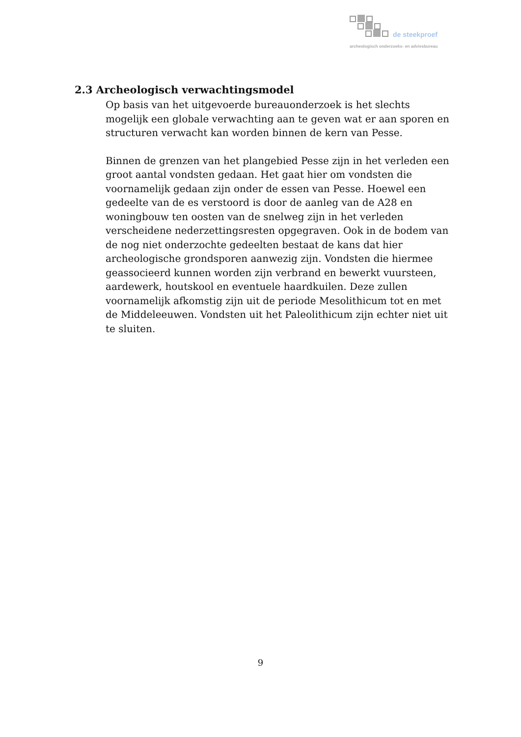de steekproef
archeologisch onderzoeks- en adviesbureau
2.3 Archeologisch verwachtingsmodel
Op basis van het uitgevoerde bureauonderzoek is het slechts mogelijk een globale verwachting aan te geven wat er aan sporen en structuren verwacht kan worden binnen de kern van Pesse.
Binnen de grenzen van het plangebied Pesse zijn in het verleden een groot aantal vondsten gedaan. Het gaat hier om vondsten die voornamelijk gedaan zijn onder de essen van Pesse. Hoewel een gedeelte van de es verstoord is door de aanleg van de A28 en woningbouw ten oosten van de snelweg zijn in het verleden verscheidene nederzettingsresten opgegraven. Ook in de bodem van de nog niet onderzochte gedeelten bestaat de kans dat hier archeologische grondsporen aanwezig zijn. Vondsten die hiermee geassocieerd kunnen worden zijn verbrand en bewerkt vuursteen, aardewerk, houtskool en eventuele haardkuilen. Deze zullen voornamelijk afkomstig zijn uit de periode Mesolithicum tot en met de Middeleeuwen. Vondsten uit het Paleolithicum zijn echter niet uit te sluiten.
9